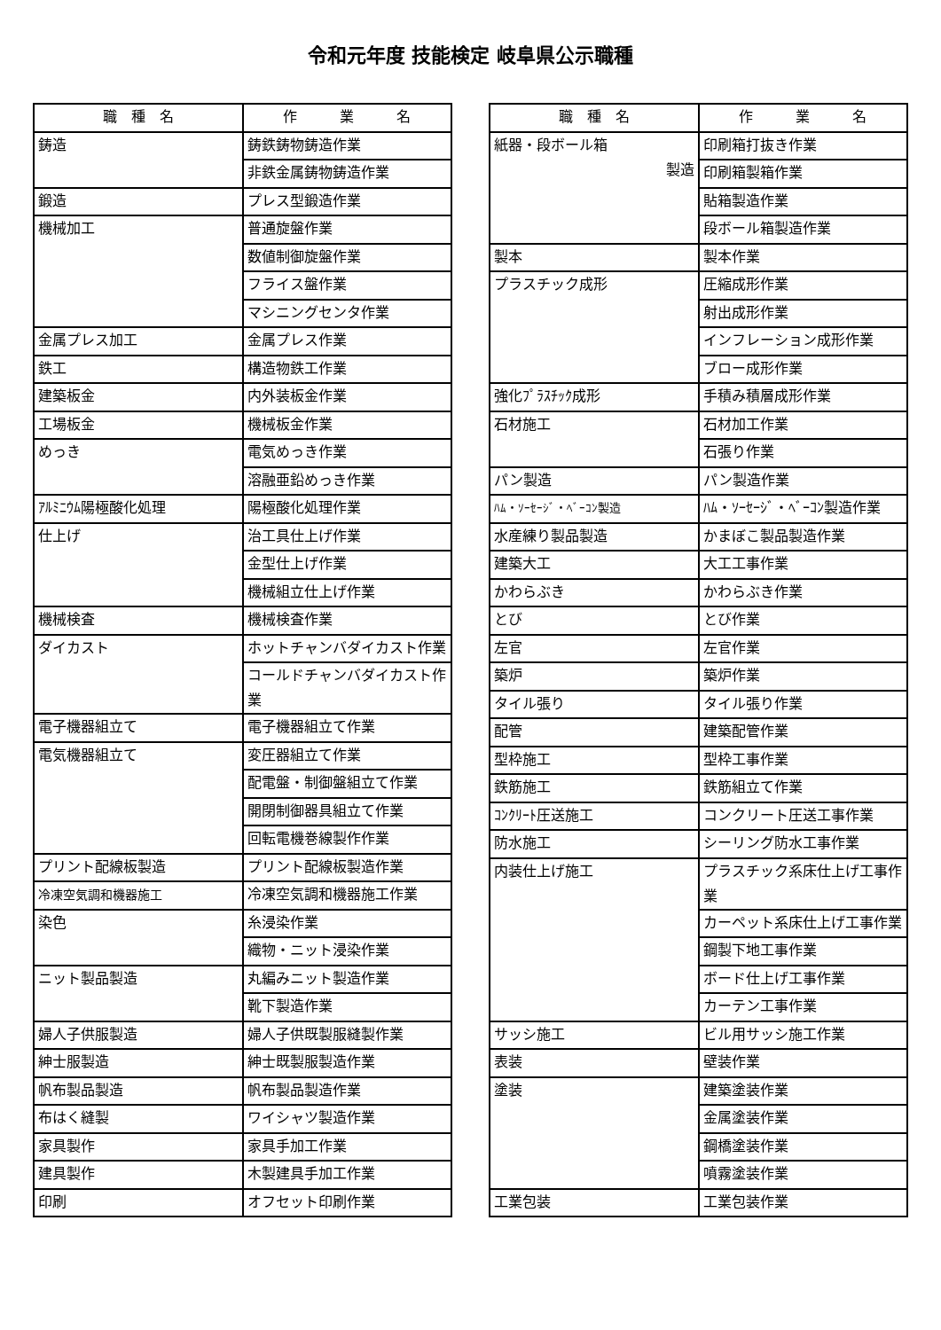令和元年度 技能検定 岐阜県公示職種
| 職 種 名 | 作 業 名 |
| --- | --- |
| 鋳造 | 鋳鉄鋳物鋳造作業 |
| | 非鉄金属鋳物鋳造作業 |
| 鍛造 | プレス型鍛造作業 |
| 機械加工 | 普通旋盤作業 |
| | 数値制御旋盤作業 |
| | フライス盤作業 |
| | マシニングセンタ作業 |
| 金属プレス加工 | 金属プレス作業 |
| 鉄工 | 構造物鉄工作業 |
| 建築板金 | 内外装板金作業 |
| 工場板金 | 機械板金作業 |
| めっき | 電気めっき作業 |
| | 溶融亜鉛めっき作業 |
| ｱﾙﾐﾆｳﾑ陽極酸化処理 | 陽極酸化処理作業 |
| 仕上げ | 治工具仕上げ作業 |
| | 金型仕上げ作業 |
| | 機械組立仕上げ作業 |
| 機械検査 | 機械検査作業 |
| ダイカスト | ホットチャンバダイカスト作業 |
| | コールドチャンバダイカスト作業 |
| 電子機器組立て | 電子機器組立て作業 |
| 電気機器組立て | 変圧器組立て作業 |
| | 配電盤・制御盤組立て作業 |
| | 開閉制御器具組立て作業 |
| | 回転電機巻線製作作業 |
| プリント配線板製造 | プリント配線板製造作業 |
| 冷凍空気調和機器施工 | 冷凍空気調和機器施工作業 |
| 染色 | 糸浸染作業 |
| | 織物・ニット浸染作業 |
| ニット製品製造 | 丸編みニット製造作業 |
| | 靴下製造作業 |
| 婦人子供服製造 | 婦人子供既製服縫製作業 |
| 紳士服製造 | 紳士既製服製造作業 |
| 帆布製品製造 | 帆布製品製造作業 |
| 布はく縫製 | ワイシャツ製造作業 |
| 家具製作 | 家具手加工作業 |
| 建具製作 | 木製建具手加工作業 |
| 印刷 | オフセット印刷作業 |
| 職 種 名 | 作 業 名 |
| --- | --- |
| 紙器・段ボール箱 製造 | 印刷箱打抜き作業 |
| | 印刷箱製箱作業 |
| | 貼箱製造作業 |
| | 段ボール箱製造作業 |
| 製本 | 製本作業 |
| プラスチック成形 | 圧縮成形作業 |
| | 射出成形作業 |
| | インフレーション成形作業 |
| | ブロー成形作業 |
| 強化ﾌﾟﾗｽﾁｯｸ成形 | 手積み積層成形作業 |
| 石材施工 | 石材加工作業 |
| | 石張り作業 |
| パン製造 | パン製造作業 |
| ﾊﾑ・ｿｰｾｰｼﾞ・ﾍﾞｰｺﾝ製造 | ﾊﾑ・ｿｰｾｰｼﾞ・ﾍﾞｰｺﾝ製造作業 |
| 水産練り製品製造 | かまぼこ製品製造作業 |
| 建築大工 | 大工工事作業 |
| かわらぶき | かわらぶき作業 |
| とび | とび作業 |
| 左官 | 左官作業 |
| 築炉 | 築炉作業 |
| タイル張り | タイル張り作業 |
| 配管 | 建築配管作業 |
| 型枠施工 | 型枠工事作業 |
| 鉄筋施工 | 鉄筋組立て作業 |
| ｺﾝｸﾘｰﾄ圧送施工 | コンクリート圧送工事作業 |
| 防水施工 | シーリング防水工事作業 |
| 内装仕上げ施工 | プラスチック系床仕上げ工事作業 |
| | カーペット系床仕上げ工事作業 |
| | 鋼製下地工事作業 |
| | ボード仕上げ工事作業 |
| | カーテン工事作業 |
| サッシ施工 | ビル用サッシ施工作業 |
| 表装 | 壁装作業 |
| 塗装 | 建築塗装作業 |
| | 金属塗装作業 |
| | 鋼橋塗装作業 |
| | 噴霧塗装作業 |
| 工業包装 | 工業包装作業 |